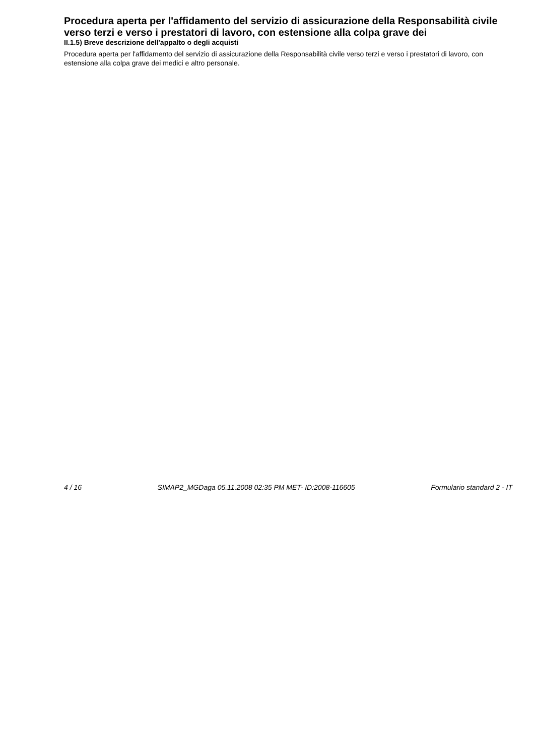Procedura aperta per l'affidamento del servizio di assicurazione della Responsabilità civile verso terzi e verso i prestatori di lavoro, con estensione alla colpa grave dei
II.1.5) Breve descrizione dell'appalto o degli acquisti
Procedura aperta per l'affidamento del servizio di assicurazione della Responsabilità civile verso terzi e verso i prestatori di lavoro, con estensione alla colpa grave dei medici e altro personale.
4 / 16 SIMAP2_MGDaga 05.11.2008 02:35 PM MET- ID:2008-116605 Formulario standard 2 - IT